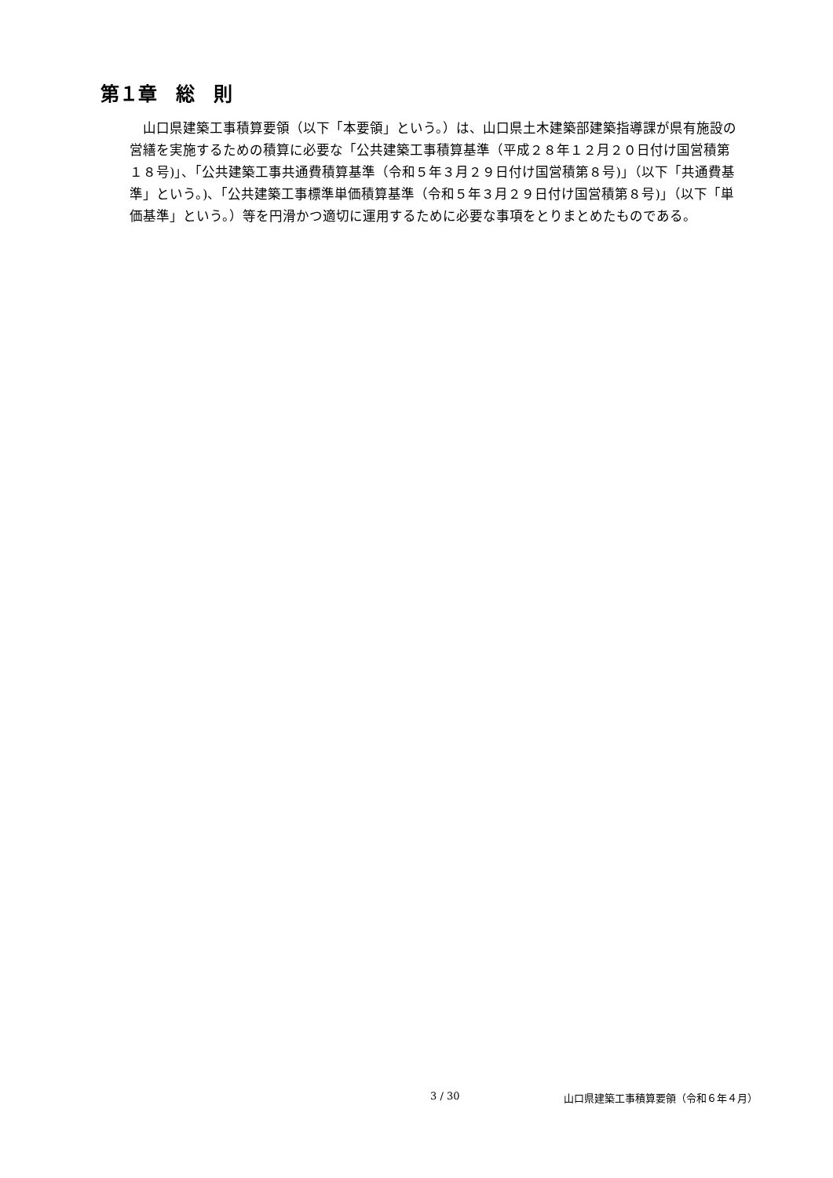第１章　総　則
山口県建築工事積算要領（以下「本要領」という。）は、山口県土木建築部建築指導課が県有施設の営繕を実施するための積算に必要な「公共建築工事積算基準（平成２８年１２月２０日付け国営積第１８号)」、「公共建築工事共通費積算基準（令和５年３月２９日付け国営積第８号)」（以下「共通費基準」という。)、「公共建築工事標準単価積算基準（令和５年３月２９日付け国営積第８号)」（以下「単価基準」という。）等を円滑かつ適切に運用するために必要な事項をとりまとめたものである。
3 / 30 山口県建築工事積算要領（令和６年４月）